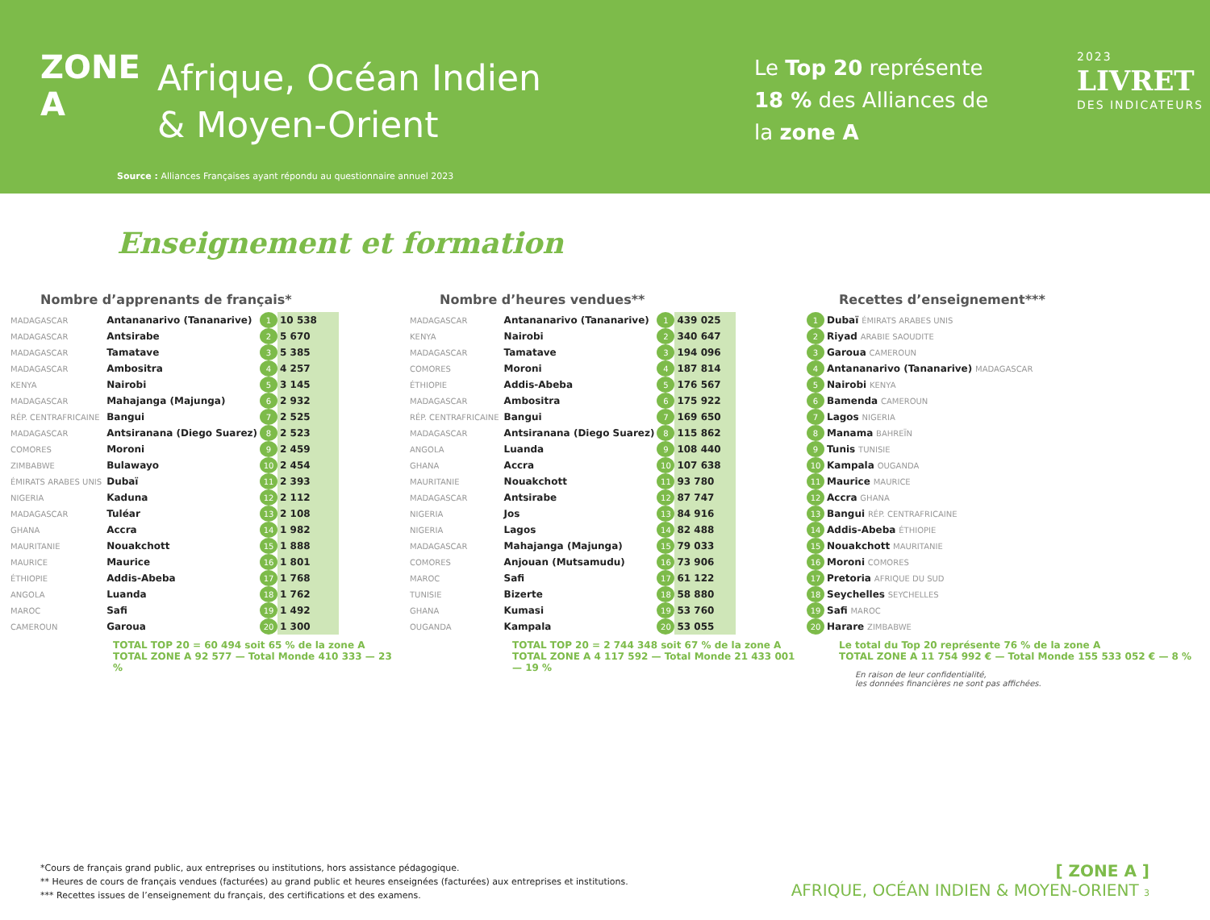ZONE A
Afrique, Océan Indien
& Moyen-Orient
Le Top 20 représente 18 % des Alliances de la zone A
2023
LIVRET
DES INDICATEURS
Source : Alliances Françaises ayant répondu au questionnaire annuel 2023
Enseignement et formation
Nombre d’apprenants de français*
| MADAGASCAR | Antananarivo (Tananarive) | 1 | 10 538 |
| MADAGASCAR | Antsirabe | 2 | 5 670 |
| MADAGASCAR | Tamatave | 3 | 5 385 |
| MADAGASCAR | Ambositra | 4 | 4 257 |
| KENYA | Nairobi | 5 | 3 145 |
| MADAGASCAR | Mahajanga (Majunga) | 6 | 2 932 |
| RÉP. CENTRAFRICAINE | Bangui | 7 | 2 525 |
| MADAGASCAR | Antsiranana (Diego Suarez) | 8 | 2 523 |
| COMORES | Moroni | 9 | 2 459 |
| ZIMBABWE | Bulawayo | 10 | 2 454 |
| ÉMIRATS ARABES UNIS | Dubaï | 11 | 2 393 |
| NIGERIA | Kaduna | 12 | 2 112 |
| MADAGASCAR | Tuléar | 13 | 2 108 |
| GHANA | Accra | 14 | 1 982 |
| MAURITANIE | Nouakchott | 15 | 1 888 |
| MAURICE | Maurice | 16 | 1 801 |
| ÉTHIOPIE | Addis-Abeba | 17 | 1 768 |
| ANGOLA | Luanda | 18 | 1 762 |
| MAROC | Safi | 19 | 1 492 |
| CAMEROUN | Garoua | 20 | 1 300 |
TOTAL TOP 20 = 60 494 soit 65 % de la zone A
TOTAL ZONE A 92 577 — Total Monde 410 333 — 23 %
Nombre d’heures vendues**
| MADAGASCAR | Antananarivo (Tananarive) | 1 | 439 025 |
| KENYA | Nairobi | 2 | 340 647 |
| MADAGASCAR | Tamatave | 3 | 194 096 |
| COMORES | Moroni | 4 | 187 814 |
| ÉTHIOPIE | Addis-Abeba | 5 | 176 567 |
| MADAGASCAR | Ambositra | 6 | 175 922 |
| RÉP. CENTRAFRICAINE | Bangui | 7 | 169 650 |
| MADAGASCAR | Antsiranana (Diego Suarez) | 8 | 115 862 |
| ANGOLA | Luanda | 9 | 108 440 |
| GHANA | Accra | 10 | 107 638 |
| MAURITANIE | Nouakchott | 11 | 93 780 |
| MADAGASCAR | Antsirabe | 12 | 87 747 |
| NIGERIA | Jos | 13 | 84 916 |
| NIGERIA | Lagos | 14 | 82 488 |
| MADAGASCAR | Mahajanga (Majunga) | 15 | 79 033 |
| COMORES | Anjouan (Mutsamudu) | 16 | 73 906 |
| MAROC | Safi | 17 | 61 122 |
| TUNISIE | Bizerte | 18 | 58 880 |
| GHANA | Kumasi | 19 | 53 760 |
| OUGANDA | Kampala | 20 | 53 055 |
TOTAL TOP 20 = 2 744 348 soit 67 % de la zone A
TOTAL ZONE A 4 117 592 — Total Monde 21 433 001 — 19 %
Recettes d’enseignement***
| 1 | Dubaï ÉMIRATS ARABES UNIS |
| 2 | Riyad ARABIE SAOUDITE |
| 3 | Garoua CAMEROUN |
| 4 | Antananarivo (Tananarive) MADAGASCAR |
| 5 | Nairobi KENYA |
| 6 | Bamenda CAMEROUN |
| 7 | Lagos NIGERIA |
| 8 | Manama BAHREÏN |
| 9 | Tunis TUNISIE |
| 10 | Kampala OUGANDA |
| 11 | Maurice MAURICE |
| 12 | Accra GHANA |
| 13 | Bangui RÉP. CENTRAFRICAINE |
| 14 | Addis-Abeba ÉTHIOPIE |
| 15 | Nouakchott MAURITANIE |
| 16 | Moroni COMORES |
| 17 | Pretoria AFRIQUE DU SUD |
| 18 | Seychelles SEYCHELLES |
| 19 | Safi MAROC |
| 20 | Harare ZIMBABWE |
Le total du Top 20 représente 76 % de la zone A
TOTAL ZONE A 11 754 992 € — Total Monde 155 533 052 € — 8 %
En raison de leur confidentialité,
les données financières ne sont pas affichées.
*Cours de français grand public, aux entreprises ou institutions, hors assistance pédagogique.
** Heures de cours de français vendues (facturées) au grand public et heures enseignées (facturées) aux entreprises et institutions.
*** Recettes issues de l’enseignement du français, des certifications et des examens.
[ ZONE A ]
AFRIQUE, OCÉAN INDIEN & MOYEN-ORIENT 3